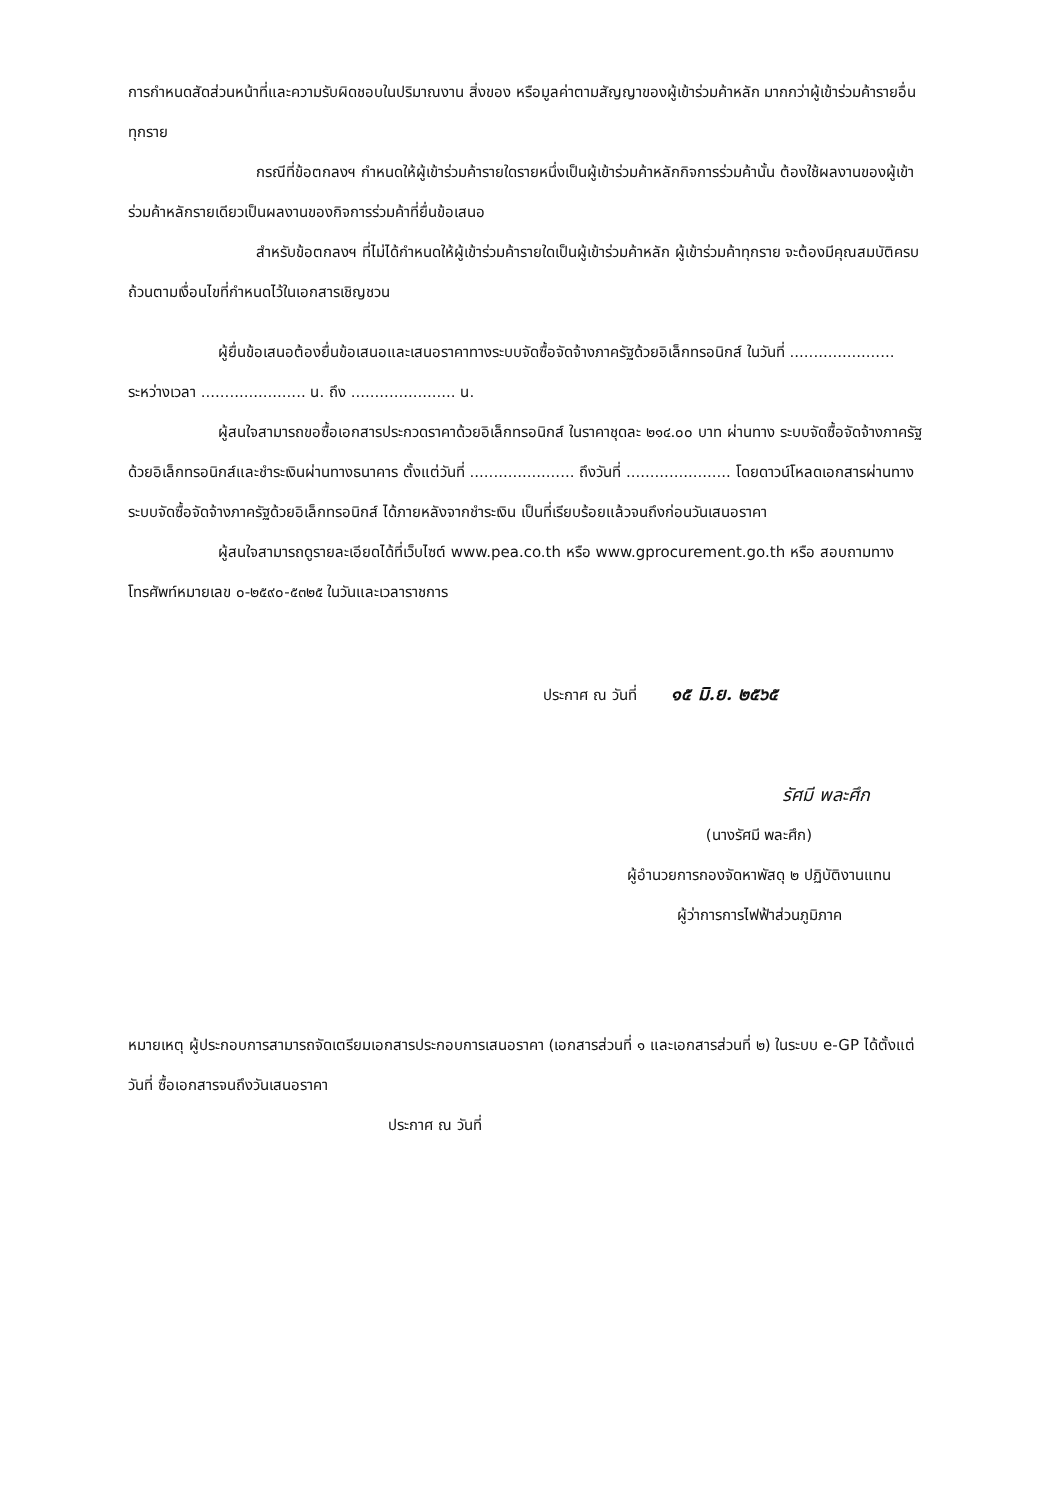การกำหนดสัดส่วนหน้าที่และความรับผิดชอบในปริมาณงาน สิ่งของ หรือมูลค่าตามสัญญาของผู้เข้าร่วมค้าหลัก มากกว่าผู้เข้าร่วมค้ารายอื่นทุกราย
กรณีที่ข้อตกลงฯ กำหนดให้ผู้เข้าร่วมค้ารายใดรายหนึ่งเป็นผู้เข้าร่วมค้าหลักกิจการร่วมค้านั้น ต้องใช้ผลงานของผู้เข้าร่วมค้าหลักรายเดียวเป็นผลงานของกิจการร่วมค้าที่ยื่นข้อเสนอ
สำหรับข้อตกลงฯ ที่ไม่ได้กำหนดให้ผู้เข้าร่วมค้ารายใดเป็นผู้เข้าร่วมค้าหลัก ผู้เข้าร่วมค้าทุกราย จะต้องมีคุณสมบัติครบถ้วนตามเงื่อนไขที่กำหนดไว้ในเอกสารเชิญชวน
ผู้ยื่นข้อเสนอต้องยื่นข้อเสนอและเสนอราคาทางระบบจัดซื้อจัดจ้างภาครัฐด้วยอิเล็กทรอนิกส์ ในวันที่ ...................... ระหว่างเวลา ...................... น. ถึง ...................... น.
ผู้สนใจสามารถขอซื้อเอกสารประกวดราคาด้วยอิเล็กทรอนิกส์ ในราคาชุดละ ๒๑๔.๐๐ บาท ผ่านทาง ระบบจัดซื้อจัดจ้างภาครัฐด้วยอิเล็กทรอนิกส์และชำระเงินผ่านทางธนาคาร ตั้งแต่วันที่ ...................... ถึงวันที่ ...................... โดยดาวน์โหลดเอกสารผ่านทางระบบจัดซื้อจัดจ้างภาครัฐด้วยอิเล็กทรอนิกส์ ได้ภายหลังจากชำระเงิน เป็นที่เรียบร้อยแล้วจนถึงก่อนวันเสนอราคา
ผู้สนใจสามารถดูรายละเอียดได้ที่เว็บไซต์ www.pea.co.th หรือ www.gprocurement.go.th หรือ สอบถามทางโทรศัพท์หมายเลข ๐-๒๕๙๐-๕๓๒๕ ในวันและเวลาราชการ
ประกาศ ณ วันที่ ๑๕ มิ.ย. ๒๕๖๕
รัศมี พละศึก
(นางรัศมี พละศึก)
ผู้อำนวยการกองจัดหาพัสดุ ๒ ปฏิบัติงานแทน
ผู้ว่าการการไฟฟ้าส่วนภูมิภาค
หมายเหตุ ผู้ประกอบการสามารถจัดเตรียมเอกสารประกอบการเสนอราคา (เอกสารส่วนที่ ๑ และเอกสารส่วนที่ ๒) ในระบบ e-GP ได้ตั้งแต่วันที่ ซื้อเอกสารจนถึงวันเสนอราคา
ประกาศ ณ วันที่